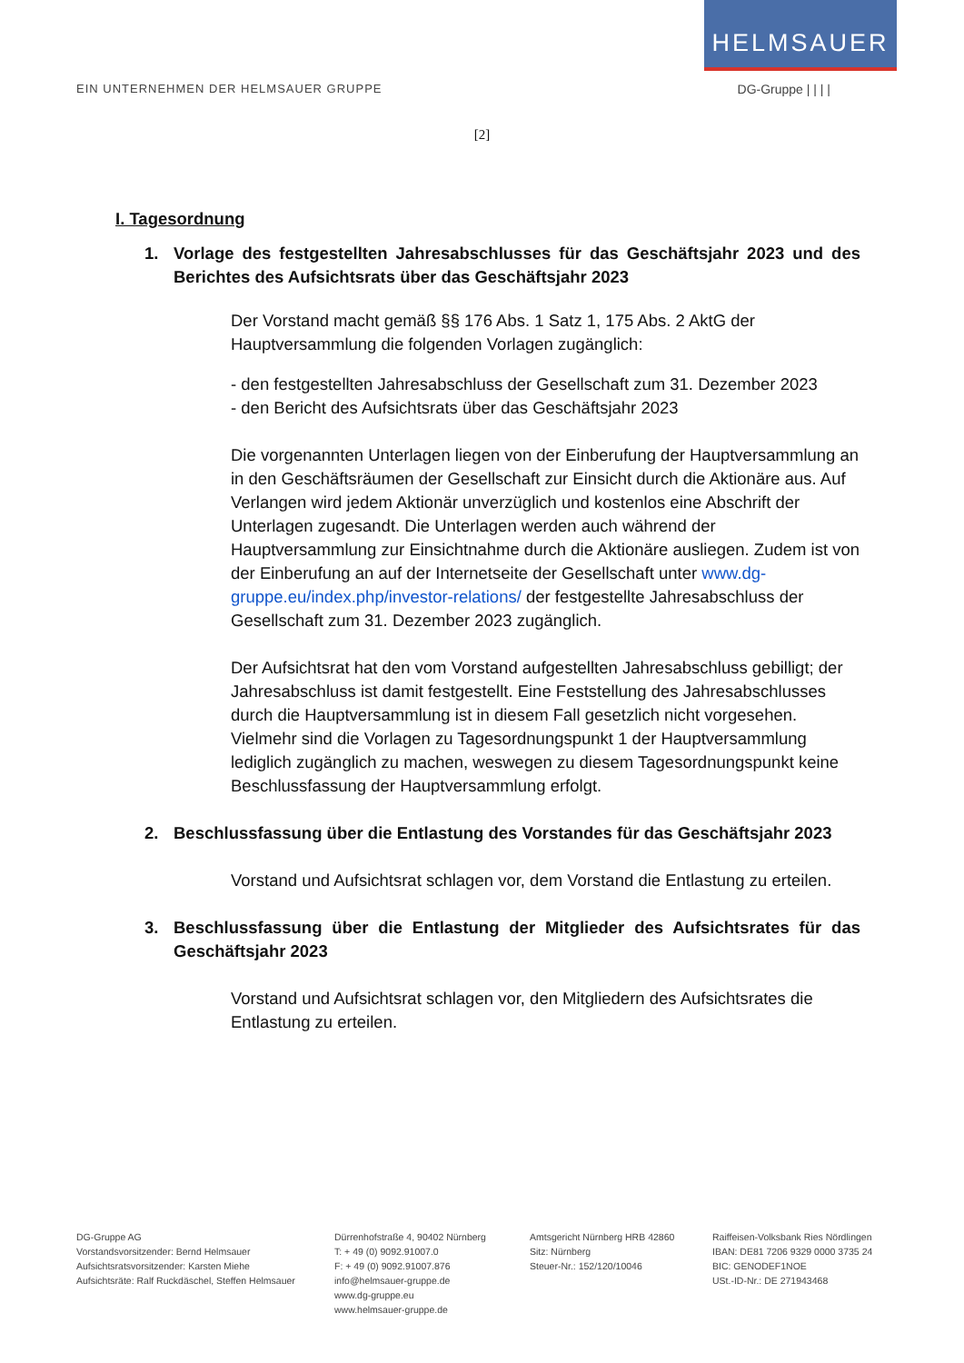HELMSAUER
EIN UNTERNEHMEN DER HELMSAUER GRUPPE DG-Gruppe | | | |
[2]
I. Tagesordnung
1. Vorlage des festgestellten Jahresabschlusses für das Geschäftsjahr 2023 und des Berichtes des Aufsichtsrats über das Geschäftsjahr 2023
Der Vorstand macht gemäß §§ 176 Abs. 1 Satz 1, 175 Abs. 2 AktG der Hauptversammlung die folgenden Vorlagen zugänglich:
- den festgestellten Jahresabschluss der Gesellschaft zum 31. Dezember 2023
- den Bericht des Aufsichtsrats über das Geschäftsjahr 2023
Die vorgenannten Unterlagen liegen von der Einberufung der Hauptversammlung an in den Geschäftsräumen der Gesellschaft zur Einsicht durch die Aktionäre aus. Auf Verlangen wird jedem Aktionär unverzüglich und kostenlos eine Abschrift der Unterlagen zugesandt. Die Unterlagen werden auch während der Hauptversammlung zur Einsichtnahme durch die Aktionäre ausliegen. Zudem ist von der Einberufung an auf der Internetseite der Gesellschaft unter www.dg-gruppe.eu/index.php/investor-relations/ der festgestellte Jahresabschluss der Gesellschaft zum 31. Dezember 2023 zugänglich.
Der Aufsichtsrat hat den vom Vorstand aufgestellten Jahresabschluss gebilligt; der Jahresabschluss ist damit festgestellt. Eine Feststellung des Jahresabschlusses durch die Hauptversammlung ist in diesem Fall gesetzlich nicht vorgesehen. Vielmehr sind die Vorlagen zu Tagesordnungspunkt 1 der Hauptversammlung lediglich zugänglich zu machen, weswegen zu diesem Tagesordnungspunkt keine Beschlussfassung der Hauptversammlung erfolgt.
2. Beschlussfassung über die Entlastung des Vorstandes für das Geschäftsjahr 2023
Vorstand und Aufsichtsrat schlagen vor, dem Vorstand die Entlastung zu erteilen.
3. Beschlussfassung über die Entlastung der Mitglieder des Aufsichtsrates für das Geschäftsjahr 2023
Vorstand und Aufsichtsrat schlagen vor, den Mitgliedern des Aufsichtsrates die Entlastung zu erteilen.
DG-Gruppe AG
Vorstandsvorsitzender: Bernd Helmsauer
Aufsichtsratsvorsitzender: Karsten Miehe
Aufsichtsräte: Ralf Ruckdäschel, Steffen Helmsauer
Dürrenhofstraße 4, 90402 Nürnberg
T: + 49 (0) 9092.91007.0
F: + 49 (0) 9092.91007.876
info@helmsauer-gruppe.de
www.dg-gruppe.eu
www.helmsauer-gruppe.de
Amtsgericht Nürnberg HRB 42860
Sitz: Nürnberg
Steuer-Nr.: 152/120/10046
Raiffeisen-Volksbank Ries Nördlingen
IBAN: DE81 7206 9329 0000 3735 24
BIC: GENODEF1NOE
USt.-ID-Nr.: DE 271943468